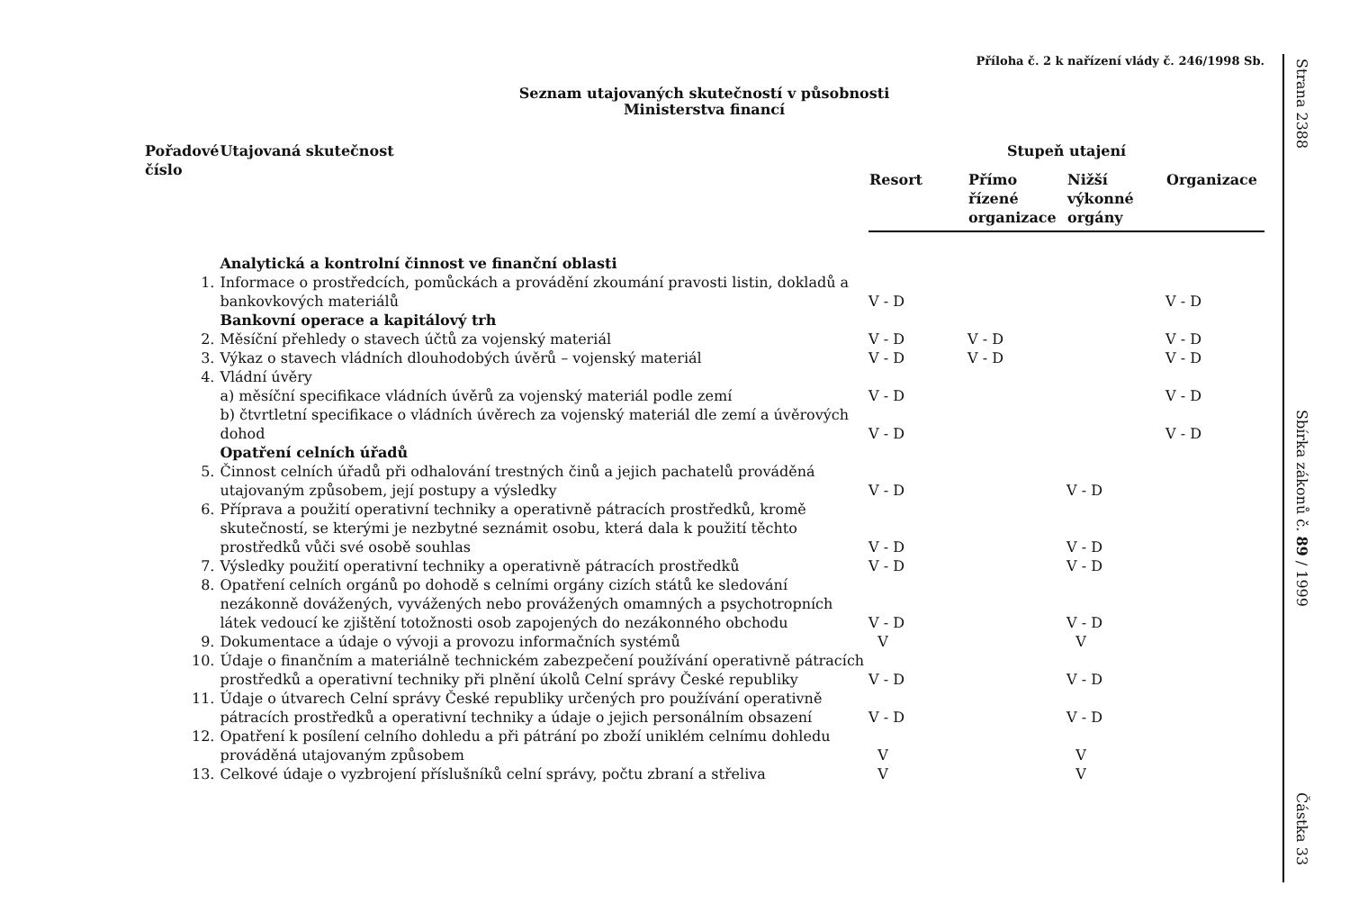Příloha č. 2 k nařízení vlády č. 246/1998 Sb.
Seznam utajovaných skutečností v působnosti
Ministerstva financí
| Pořadové číslo | Utajovaná skutečnost | Stupeň utajení | | | |
| --- | --- | --- | --- | --- | --- |
| | | Resort | Přímo řízené organizace | Nižší výkonné orgány | Organizace |
| | Analytická a kontrolní činnost ve finanční oblasti | | | | |
| 1. | Informace o prostředcích, pomůckách a provádění zkoumání pravosti listin, dokladů a bankovkových materiálů | V - D | | | V - D |
| | Bankovní operace a kapitálový trh | | | | |
| 2. | Měsíční přehledy o stavech účtů za vojenský materiál | V - D | V - D | | V - D |
| 3. | Výkaz o stavech vládních dlouhodobých úvěrů – vojenský materiál | V - D | V - D | | V - D |
| 4. | Vládní úvěry | | | | |
| | a) měsíční specifikace vládních úvěrů za vojenský materiál podle zemí | V - D | | | V - D |
| | b) čtvrtletní specifikace o vládních úvěrech za vojenský materiál dle zemí a úvěrových dohod | V - D | | | V - D |
| | Opatření celních úřadů | | | | |
| 5. | Činnost celních úřadů při odhalování trestných činů a jejich pachatelů prováděná utajovaným způsobem, její postupy a výsledky | V - D | | V - D | |
| 6. | Příprava a použití operativní techniky a operativně pátracích prostředků, kromě skutečností, se kterými je nezbytné seznámit osobu, která dala k použití těchto prostředků vůči své osobě souhlas | V - D | | V - D | |
| 7. | Výsledky použití operativní techniky a operativně pátracích prostředků | V - D | | V - D | |
| 8. | Opatření celních orgánů po dohodě s celními orgány cizích států ke sledování nezákonně dovážených, vyvážených nebo provážených omamných a psychotropních látek vedoucí ke zjištění totožnosti osob zapojených do nezákonného obchodu | V - D | | V - D | |
| 9. | Dokumentace a údaje o vývoji a provozu informačních systémů | V | | V | |
| 10. | Údaje o finančním a materiálně technickém zabezpečení používání operativně pátracích prostředků a operativní techniky při plnění úkolů Celní správy České republiky | V - D | | V - D | |
| 11. | Údaje o útvarech Celní správy České republiky určených pro používání operativně pátracích prostředků a operativní techniky a údaje o jejich personálním obsazení | V - D | | V - D | |
| 12. | Opatření k posílení celního dohledu a při pátrání po zboží uniklém celnímu dohledu prováděná utajovaným způsobem | V | | V | |
| 13. | Celkové údaje o vyzbrojení příslušníků celní správy, počtu zbraní a střeliva | V | | V | |
Strana 2388
Sbírka zákonů č. 89 / 1999
Částka 33